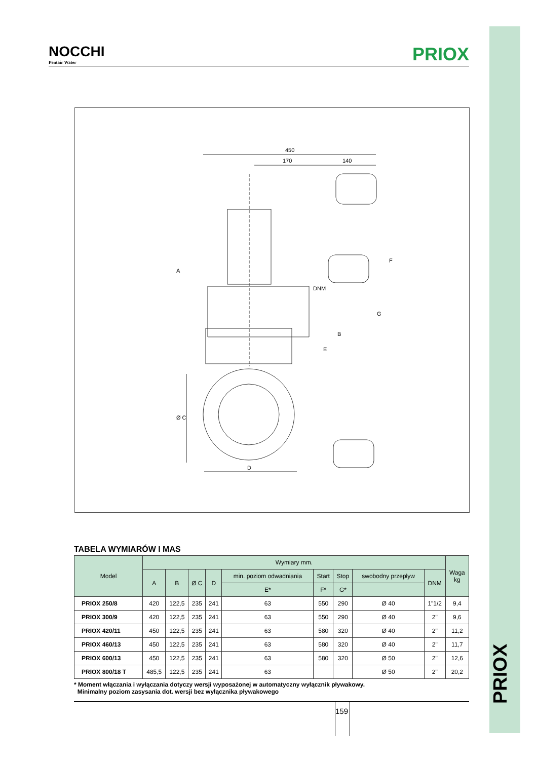PRIOX
NOCCHI
Pentair Water
PRIOX
450
170
140
A
DNM
E
B
G
F
Ø C
D
TABELA WYMIARÓW I MAS
| Model | Wymiary mm. | | | | | | | | | Waga kg |
| --- | --- | --- | --- | --- | --- | --- | --- | --- | --- | --- |
| | A | B | Ø C | D | min. poziom odwadniania | Start | Stop | swobodny przepływ | DNM | |
| | | | | | E* | F* | G* | | | |
| PRIOX 250/8 | 420 | 122,5 | 235 | 241 | 63 | 550 | 290 | Ø 40 | 1"1/2 | 9,4 |
| PRIOX 300/9 | 420 | 122,5 | 235 | 241 | 63 | 550 | 290 | Ø 40 | 2" | 9,6 |
| PRIOX 420/11 | 450 | 122,5 | 235 | 241 | 63 | 580 | 320 | Ø 40 | 2" | 11,2 |
| PRIOX 460/13 | 450 | 122,5 | 235 | 241 | 63 | 580 | 320 | Ø 40 | 2" | 11,7 |
| PRIOX 600/13 | 450 | 122,5 | 235 | 241 | 63 | 580 | 320 | Ø 50 | 2" | 12,6 |
| PRIOX 800/18 T | 485,5 | 122,5 | 235 | 241 | 63 | | | Ø 50 | 2" | 20,2 |
* Moment włączania i wyłączania dotyczy wersji wyposażonej w automatyczny wyłącznik pływakowy.
Minimalny poziom zasysania dot. wersji bez wyłącznika pływakowego
159